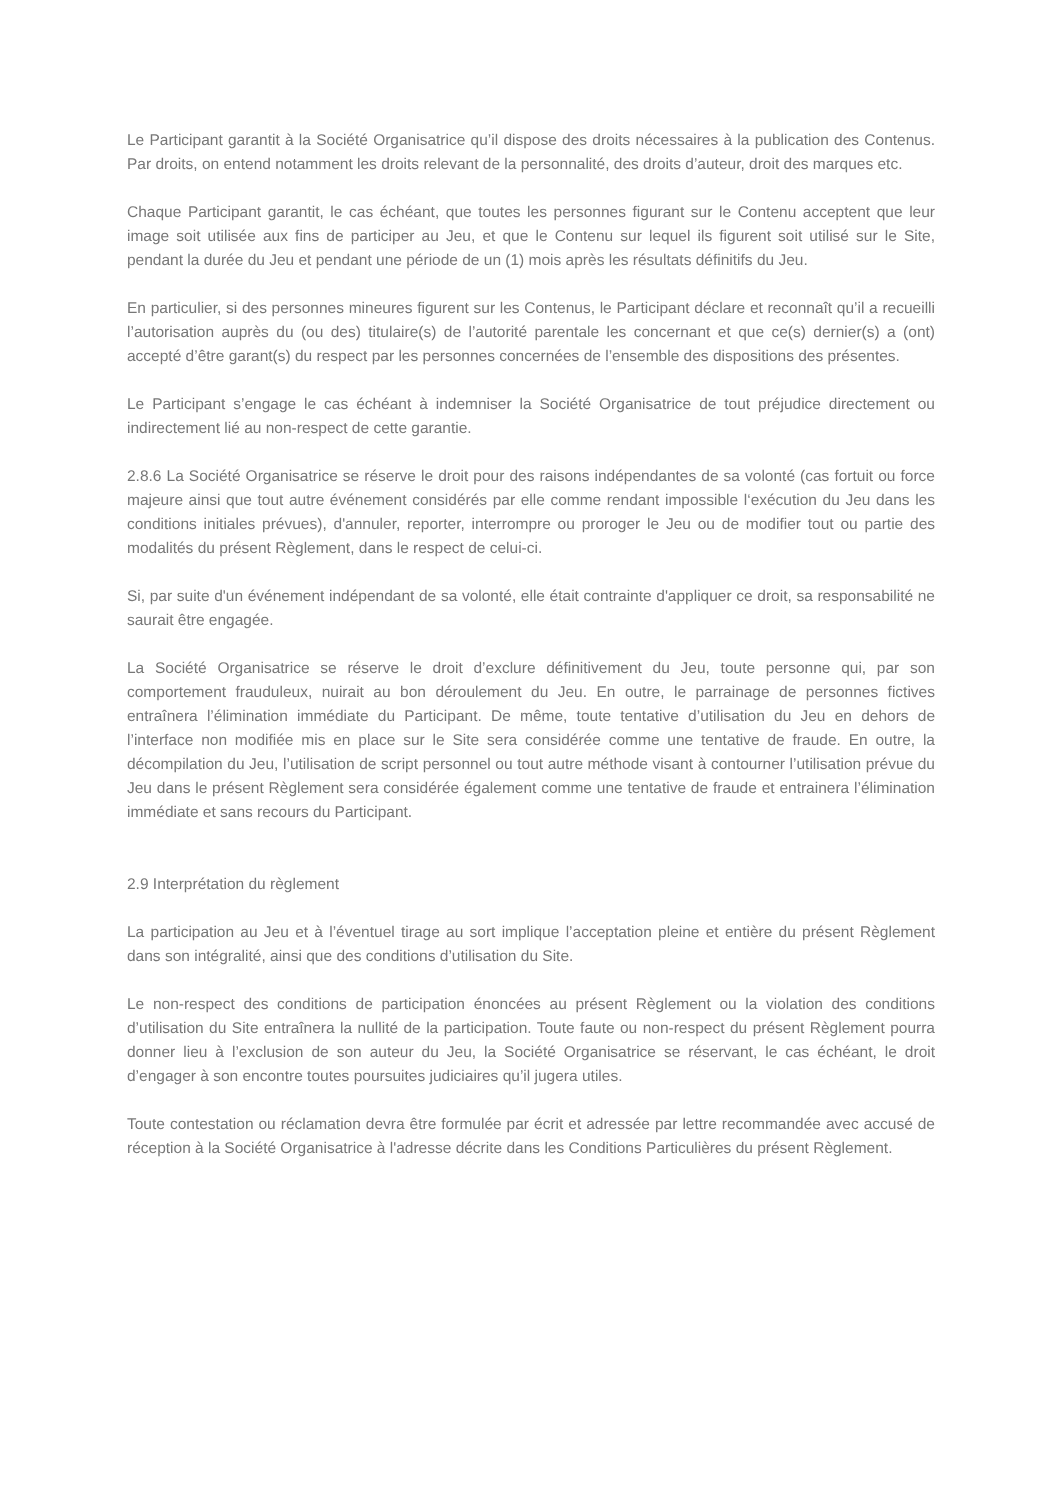Le Participant garantit à la Société Organisatrice qu’il dispose des droits nécessaires à la publication des Contenus. Par droits, on entend notamment les droits relevant de la personnalité, des droits d’auteur, droit des marques etc.
Chaque Participant garantit, le cas échéant, que toutes les personnes figurant sur le Contenu acceptent que leur image soit utilisée aux fins de participer au Jeu, et que le Contenu sur lequel ils figurent soit utilisé sur le Site, pendant la durée du Jeu et pendant une période de un (1) mois après les résultats définitifs du Jeu.
En particulier, si des personnes mineures figurent sur les Contenus, le Participant déclare et reconnaît qu’il a recueilli l’autorisation auprès du (ou des) titulaire(s) de l’autorité parentale les concernant et que ce(s) dernier(s) a (ont) accepté d’être garant(s) du respect par les personnes concernées de l’ensemble des dispositions des présentes.
Le Participant s’engage le cas échéant à indemniser la Société Organisatrice de tout préjudice directement ou indirectement lié au non-respect de cette garantie.
2.8.6 La Société Organisatrice se réserve le droit pour des raisons indépendantes de sa volonté (cas fortuit ou force majeure ainsi que tout autre événement considérés par elle comme rendant impossible l‘exécution du Jeu dans les conditions initiales prévues), d'annuler, reporter, interrompre ou proroger le Jeu ou de modifier tout ou partie des modalités du présent Règlement, dans le respect de celui-ci.
Si, par suite d'un événement indépendant de sa volonté, elle était contrainte d'appliquer ce droit, sa responsabilité ne saurait être engagée.
La Société Organisatrice se réserve le droit d’exclure définitivement du Jeu, toute personne qui, par son comportement frauduleux, nuirait au bon déroulement du Jeu. En outre, le parrainage de personnes fictives entraînera l’élimination immédiate du Participant. De même, toute tentative d’utilisation du Jeu en dehors de l’interface non modifiée mis en place sur le Site sera considérée comme une tentative de fraude. En outre, la décompilation du Jeu, l’utilisation de script personnel ou tout autre méthode visant à contourner l’utilisation prévue du Jeu dans le présent Règlement sera considérée également comme une tentative de fraude et entrainera l’élimination immédiate et sans recours du Participant.
2.9 Interprétation du règlement
La participation au Jeu et à l’éventuel tirage au sort implique l’acceptation pleine et entière du présent Règlement dans son intégralité, ainsi que des conditions d’utilisation du Site.
Le non-respect des conditions de participation énoncées au présent Règlement ou la violation des conditions d’utilisation du Site entraînera la nullité de la participation. Toute faute ou non-respect du présent Règlement pourra donner lieu à l’exclusion de son auteur du Jeu, la Société Organisatrice se réservant, le cas échéant, le droit d’engager à son encontre toutes poursuites judiciaires qu’il jugera utiles.
Toute contestation ou réclamation devra être formulée par écrit et adressée par lettre recommandée avec accusé de réception à la Société Organisatrice à l'adresse décrite dans les Conditions Particulières du présent Règlement.